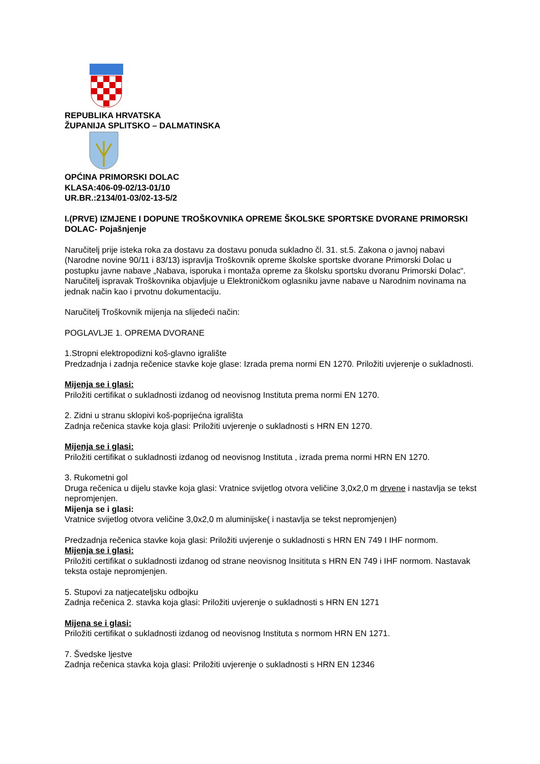REPUBLIKA HRVATSKA
ŽUPANIJA SPLITSKO – DALMATINSKA
OPĆINA PRIMORSKI DOLAC
KLASA:406-09-02/13-01/10
UR.BR.:2134/01-03/02-13-5/2
I.(PRVE) IZMJENE I DOPUNE TROŠKOVNIKA OPREME ŠKOLSKE SPORTSKE DVORANE PRIMORSKI DOLAC- Pojašnjenje
Naručitelj prije isteka roka za dostavu za dostavu ponuda sukladno čl. 31. st.5. Zakona o javnoj nabavi (Narodne novine 90/11 i 83/13) ispravlja Troškovnik opreme školske sportske dvorane Primorski Dolac u postupku javne nabave „Nabava, isporuka i montaža opreme za školsku sportsku dvoranu Primorski Dolac“.
Naručitelj ispravak Troškovnika objavljuje u Elektroničkom oglasniku javne nabave u Narodnim novinama na jednak način kao i prvotnu dokumentaciju.
Naručitelj Troškovnik mijenja na slijedeći način:
POGLAVLJE 1. OPREMA DVORANE
1.Stropni elektropodizni koš-glavno igralište
Predzadnja i zadnja rečenice stavke koje glase: Izrada prema normi EN 1270. Priložiti uvjerenje o sukladnosti.
Mijenja se i glasi:
Priložiti certifikat o sukladnosti izdanog od neovisnog Instituta prema normi EN 1270.
2. Zidni u stranu sklopivi koš-poprijećna igrališta
Zadnja rečenica stavke koja glasi: Priložiti uvjerenje o sukladnosti s HRN EN 1270.
Mijenja se i glasi:
Priložiti certifikat o sukladnosti izdanog od neovisnog Instituta , izrada prema normi HRN EN 1270.
3. Rukometni gol
Druga rečenica u dijelu stavke koja glasi: Vratnice svijetlog otvora veličine 3,0x2,0 m drvene i nastavlja se tekst nepromjenjen.
Mijenja se i glasi:
Vratnice svijetlog otvora veličine 3,0x2,0 m aluminijske( i nastavlja se tekst nepromjenjen)
Predzadnja rečenica stavke koja glasi: Priložiti uvjerenje o sukladnosti s HRN EN 749 I IHF normom.
Mijenja se i glasi:
Priložiti certifikat o sukladnosti izdanog od strane neovisnog Insitituta s HRN EN 749 i IHF normom. Nastavak teksta ostaje nepromjenjen.
5. Stupovi za natjecateljsku odbojku
Zadnja rečenica 2. stavka koja glasi: Priložiti uvjerenje o sukladnosti s HRN EN 1271
Mijena se i glasi:
Priložiti certifikat o sukladnosti izdanog od neovisnog Instituta s normom HRN EN 1271.
7. Švedske ljestve
Zadnja rečenica stavka koja glasi: Priložiti uvjerenje o sukladnosti s HRN EN 12346